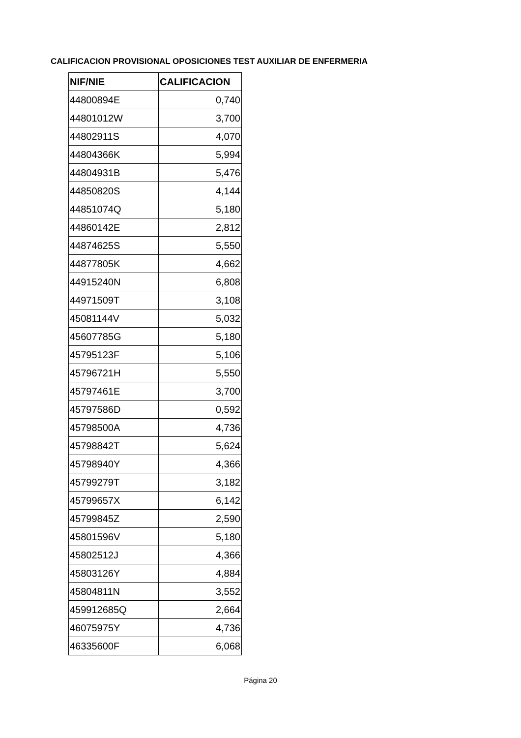CALIFICACION PROVISIONAL OPOSICIONES TEST AUXILIAR DE ENFERMERIA
| NIF/NIE | CALIFICACION |
| --- | --- |
| 44800894E | 0,740 |
| 44801012W | 3,700 |
| 44802911S | 4,070 |
| 44804366K | 5,994 |
| 44804931B | 5,476 |
| 44850820S | 4,144 |
| 44851074Q | 5,180 |
| 44860142E | 2,812 |
| 44874625S | 5,550 |
| 44877805K | 4,662 |
| 44915240N | 6,808 |
| 44971509T | 3,108 |
| 45081144V | 5,032 |
| 45607785G | 5,180 |
| 45795123F | 5,106 |
| 45796721H | 5,550 |
| 45797461E | 3,700 |
| 45797586D | 0,592 |
| 45798500A | 4,736 |
| 45798842T | 5,624 |
| 45798940Y | 4,366 |
| 45799279T | 3,182 |
| 45799657X | 6,142 |
| 45799845Z | 2,590 |
| 45801596V | 5,180 |
| 45802512J | 4,366 |
| 45803126Y | 4,884 |
| 45804811N | 3,552 |
| 459912685Q | 2,664 |
| 46075975Y | 4,736 |
| 46335600F | 6,068 |
Página 20